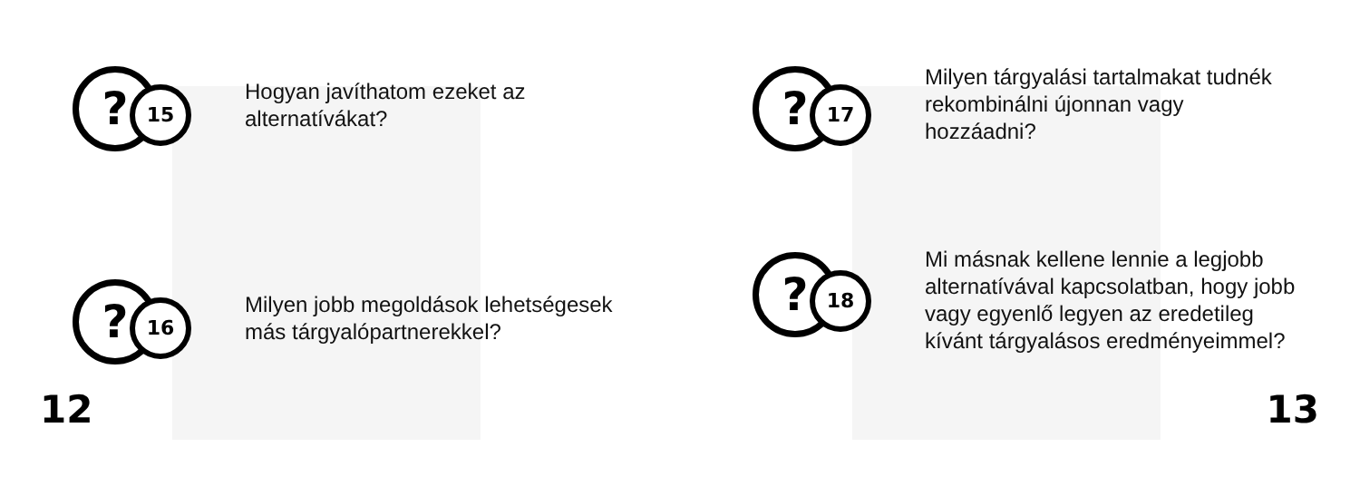? 15
Hogyan javíthatom ezeket az
alternatívákat?
? 16
Milyen jobb megoldások lehetségesek
más tárgyalópartnerekkel?
12
? 17
Milyen tárgyalási tartalmakat tudnék
rekombinálni újonnan vagy
hozzáadni?
? 18
Mi másnak kellene lennie a legjobb
alternatívával kapcsolatban, hogy jobb
vagy egyenlő legyen az eredetileg
kívánt tárgyalásos eredményeimmel?
13